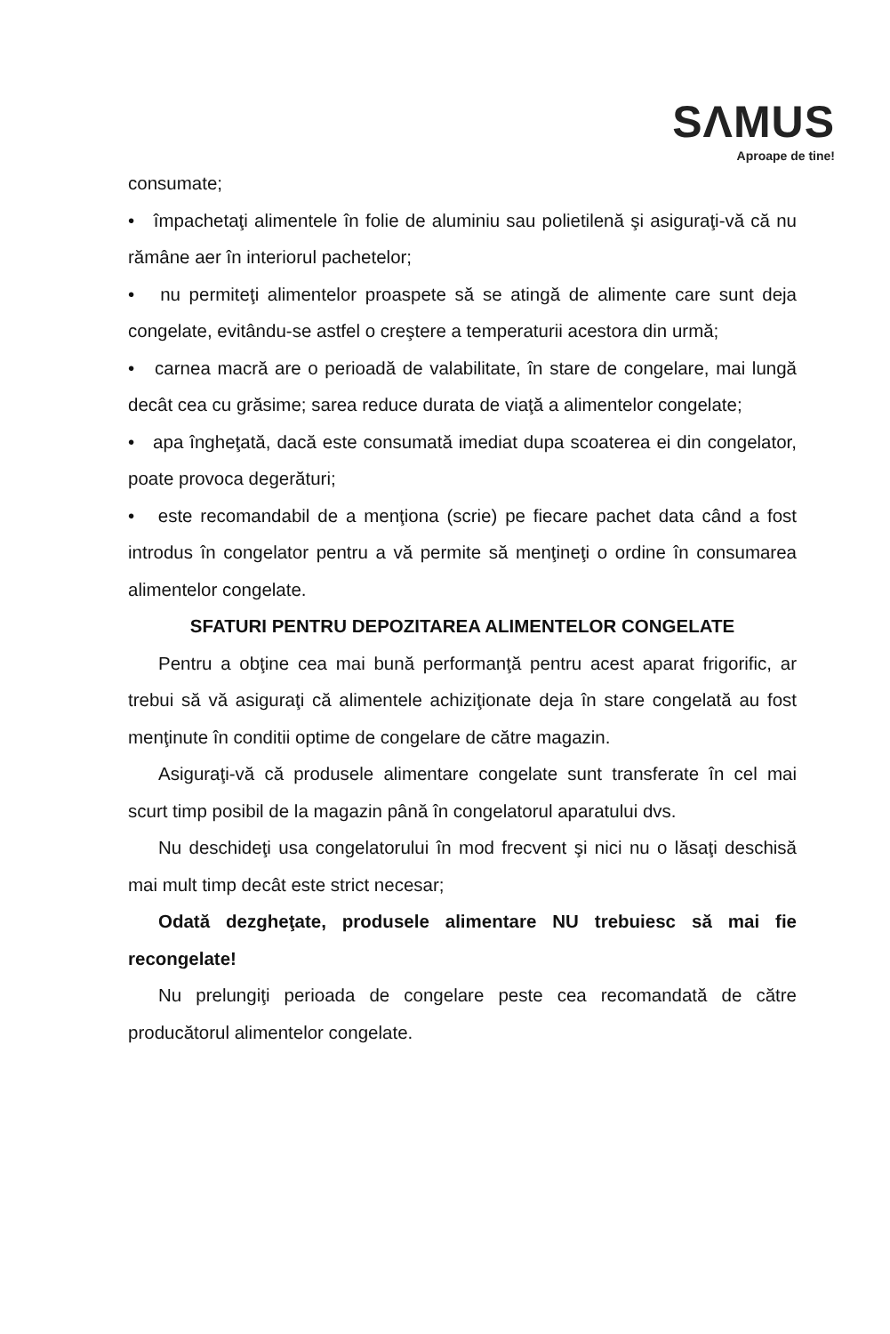SΛMUS
Aproape de tine!
consumate;
• împachetaţi alimentele în folie de aluminiu sau polietilenă şi asiguraţi-vă că nu rămâne aer în interiorul pachetelor;
• nu permiteţi alimentelor proaspete să se atingă de alimente care sunt deja congelate, evitându-se astfel o creştere a temperaturii acestora din urmă;
• carnea macră are o perioadă de valabilitate, în stare de congelare, mai lungă decât cea cu grăsime; sarea reduce durata de viaţă a alimentelor congelate;
• apa îngheţată, dacă este consumată imediat dupa scoaterea ei din congelator, poate provoca degerături;
• este recomandabil de a menţiona (scrie) pe fiecare pachet data când a fost introdus în congelator pentru a vă permite să menţineţi o ordine în consumarea alimentelor congelate.
SFATURI PENTRU DEPOZITAREA ALIMENTELOR CONGELATE
Pentru a obţine cea mai bună performanţă pentru acest aparat frigorific, ar trebui să vă asiguraţi că alimentele achiziţionate deja în stare congelată au fost menţinute în conditii optime de congelare de către magazin.
Asiguraţi-vă că produsele alimentare congelate sunt transferate în cel mai scurt timp posibil de la magazin până în congelatorul aparatului dvs.
Nu deschideţi usa congelatorului în mod frecvent şi nici nu o lăsaţi deschisă mai mult timp decât este strict necesar;
Odată dezgheţate, produsele alimentare NU trebuiesc să mai fie recongelate!
Nu prelungiţi perioada de congelare peste cea recomandată de către producătorul alimentelor congelate.